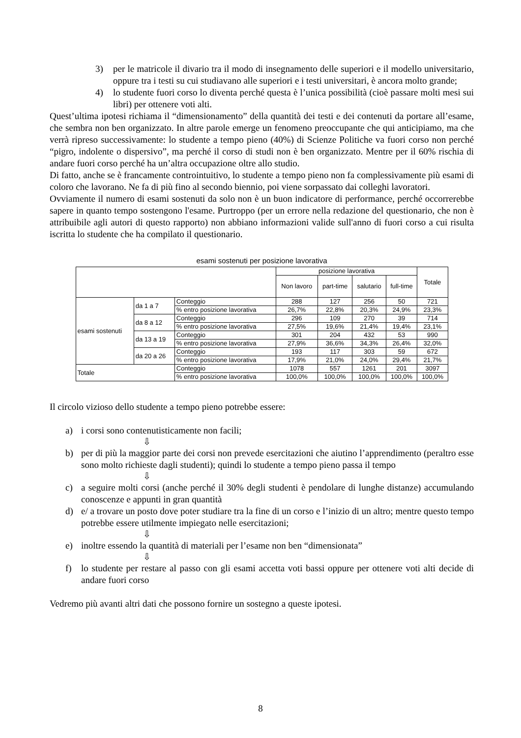3) per le matricole il divario tra il modo di insegnamento delle superiori e il modello universitario, oppure tra i testi su cui studiavano alle superiori e i testi universitari, è ancora molto grande;
4) lo studente fuori corso lo diventa perché questa è l’unica possibilità (cioè passare molti mesi sui libri) per ottenere voti alti.
Quest’ultima ipotesi richiama il “dimensionamento” della quantità dei testi e dei contenuti da portare all’esame, che sembra non ben organizzato. In altre parole emerge un fenomeno preoccupante che qui anticipiamo, ma che verrà ripreso successivamente: lo studente a tempo pieno (40%) di Scienze Politiche va fuori corso non perché “pigro, indolente o dispersivo”, ma perché il corso di studi non è ben organizzato. Mentre per il 60% rischia di andare fuori corso perché ha un’altra occupazione oltre allo studio.
Di fatto, anche se è francamente controintuitivo, lo studente a tempo pieno non fa complessivamente più esami di coloro che lavorano. Ne fa di più fino al secondo biennio, poi viene sorpassato dai colleghi lavoratori.
Ovviamente il numero di esami sostenuti da solo non è un buon indicatore di performance, perché occorrerebbe sapere in quanto tempo sostengono l'esame. Purtroppo (per un errore nella redazione del questionario, che non è attribuibile agli autori di questo rapporto) non abbiano informazioni valide sull'anno di fuori corso a cui risulta iscritta lo studente che ha compilato il questionario.
esami sostenuti per posizione lavorativa
| | | | posizione lavorativa | | | | Totale |
| --- | --- | --- | --- | --- | --- | --- | --- |
| | | | Non lavoro | part-time | salutario | full-time | |
| esami sostenuti | da 1 a 7 | Conteggio | 288 | 127 | 256 | 50 | 721 |
| | | % entro posizione lavorativa | 26,7% | 22,8% | 20,3% | 24,9% | 23,3% |
| | da 8 a 12 | Conteggio | 296 | 109 | 270 | 39 | 714 |
| | | % entro posizione lavorativa | 27,5% | 19,6% | 21,4% | 19,4% | 23,1% |
| | da 13 a 19 | Conteggio | 301 | 204 | 432 | 53 | 990 |
| | | % entro posizione lavorativa | 27,9% | 36,6% | 34,3% | 26,4% | 32,0% |
| | da 20 a 26 | Conteggio | 193 | 117 | 303 | 59 | 672 |
| | | % entro posizione lavorativa | 17,9% | 21,0% | 24,0% | 29,4% | 21,7% |
| Totale | | Conteggio | 1078 | 557 | 1261 | 201 | 3097 |
| | | % entro posizione lavorativa | 100,0% | 100,0% | 100,0% | 100,0% | 100,0% |
Il circolo vizioso dello studente a tempo pieno potrebbe essere:
a) i corsi sono contenutisticamente non facili;
⇩
b) per di più la maggior parte dei corsi non prevede esercitazioni che aiutino l’apprendimento (peraltro esse sono molto richieste dagli studenti); quindi lo studente a tempo pieno passa il tempo
⇩
c) a seguire molti corsi (anche perché il 30% degli studenti è pendolare di lunghe distanze) accumulando conoscenze e appunti in gran quantità
d) e/ a trovare un posto dove poter studiare tra la fine di un corso e l’inizio di un altro; mentre questo tempo potrebbe essere utilmente impiegato nelle esercitazioni;
⇩
e) inoltre essendo la quantità di materiali per l’esame non ben “dimensionata”
⇩
f) lo studente per restare al passo con gli esami accetta voti bassi oppure per ottenere voti alti decide di andare fuori corso
Vedremo più avanti altri dati che possono fornire un sostegno a queste ipotesi.
8